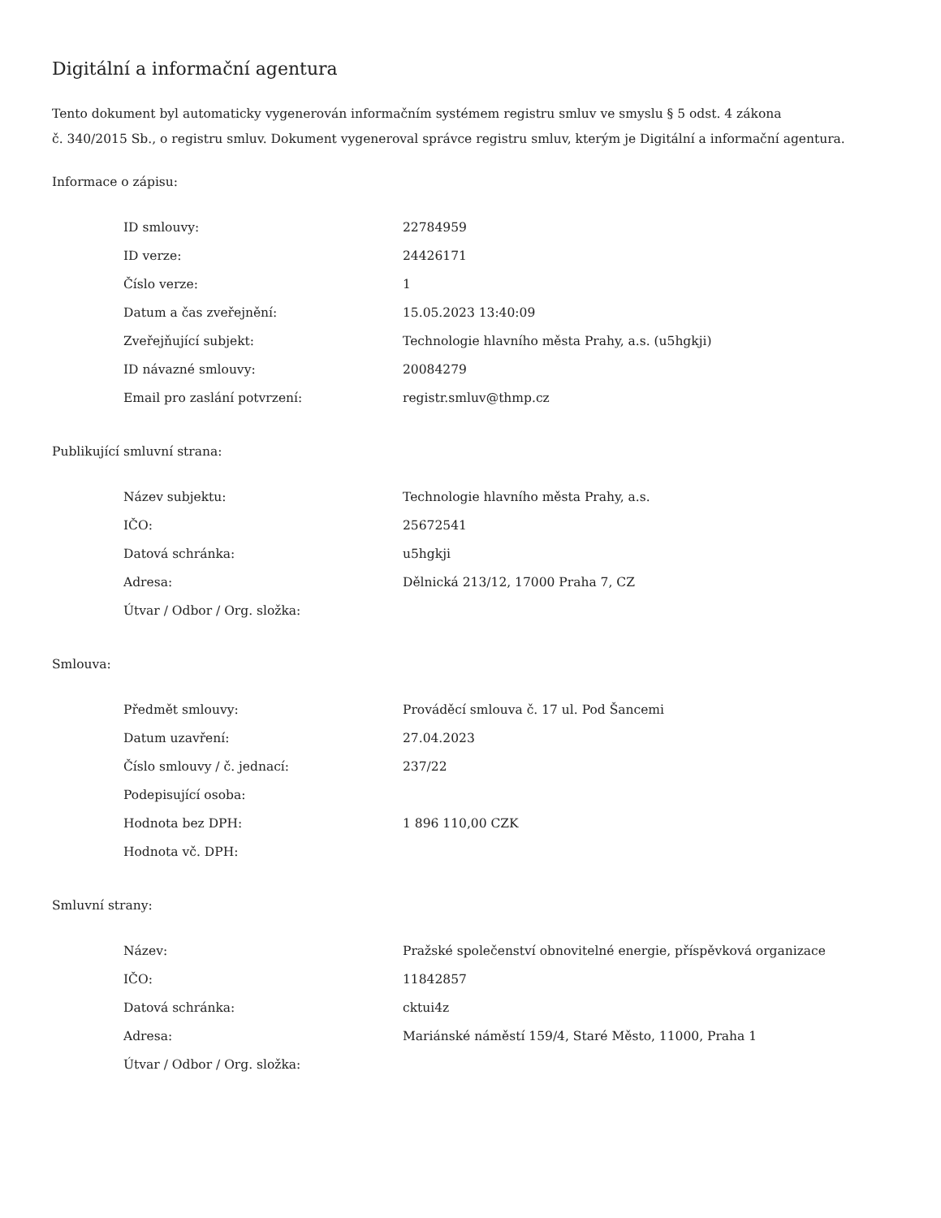Digitální a informační agentura
Tento dokument byl automaticky vygenerován informačním systémem registru smluv ve smyslu § 5 odst. 4 zákona
č. 340/2015 Sb., o registru smluv. Dokument vygeneroval správce registru smluv, kterým je Digitální a informační agentura.
Informace o zápisu:
| ID smlouvy: | 22784959 |
| ID verze: | 24426171 |
| Číslo verze: | 1 |
| Datum a čas zveřejnění: | 15.05.2023 13:40:09 |
| Zveřejňující subjekt: | Technologie hlavního města Prahy, a.s. (u5hgkji) |
| ID návazné smlouvy: | 20084279 |
| Email pro zaslání potvrzení: | registr.smluv@thmp.cz |
Publikující smluvní strana:
| Název subjektu: | Technologie hlavního města Prahy, a.s. |
| IČO: | 25672541 |
| Datová schránka: | u5hgkji |
| Adresa: | Dělnická 213/12, 17000 Praha 7, CZ |
| Útvar / Odbor / Org. složka: | |
Smlouva:
| Předmět smlouvy: | Prováděcí smlouva č. 17 ul. Pod Šancemi |
| Datum uzavření: | 27.04.2023 |
| Číslo smlouvy / č. jednací: | 237/22 |
| Podepisující osoba: | |
| Hodnota bez DPH: | 1 896 110,00 CZK |
| Hodnota vč. DPH: | |
Smluvní strany:
| Název: | Pražské společenství obnovitelné energie, příspěvková organizace |
| IČO: | 11842857 |
| Datová schránka: | cktui4z |
| Adresa: | Mariánské náměstí 159/4, Staré Město, 11000, Praha 1 |
| Útvar / Odbor / Org. složka: | |